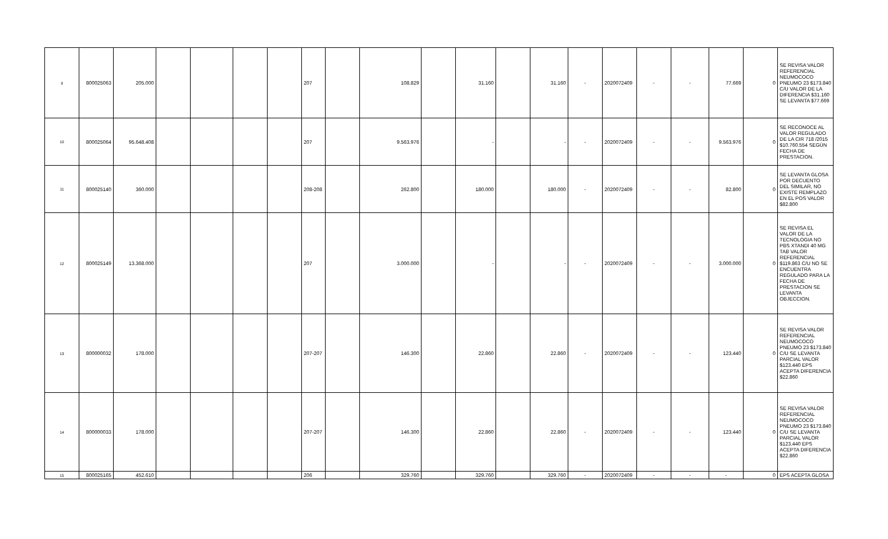| 9 | 800025063 | 205.000 | | | | | 207 | | 108.829 | | 31.160 | | 31.160 | - | 2020072409 | - | - | 77.669 | |
| 9 | 800025063 | 205.000 | | | | | 207 | | 108.829 | | 31.160 | | 31.160 | - | 2020072409 | - | - | 77.669 | 0 | SE REVISA VALOR REFERENCIAL NEUMOCOCO PNEUMO 23 $173.840 C/U VALOR DE LA DIFERENCIA $31.160 SE LEVANTA $77.669 |
| 10 | 800025064 | 95.648.408 | | | | | 207 | | 9.563.976 | | - | | - | - | 2020072409 | - | - | 9.563.976 | 0 | SE RECONOCE AL VALOR REGULADO DE LA CIR 718 /2015 $10.760.554 SEGÚN FECHA DE PRESTACION. |
| 11 | 800025140 | 360.000 | | | | | 208-208 | | 262.800 | | 180.000 | | 180.000 | - | 2020072409 | - | - | 82.800 | 0 | SE LEVANTA GLOSA POR DECUENTO DEL SIMILAR, NO EXISTE REMPLAZO EN EL POS VALOR $82.800 |
| 12 | 800025149 | 13.368.000 | | | | | 207 | | 3.000.000 | | - | | - | - | 2020072409 | - | - | 3.000.000 | 0 | SE REVISA EL VALOR DE LA TECNOLOGIA NO PBS XTANDI 40 MG TAB VALOR REFERENCIAL $119.863 C/U NO SE ENCUENTRA REGULADO PARA LA FECHA DE PRESTACION SE LEVANTA OBJECCION. |
| 13 | 800000032 | 178.000 | | | | | 207-207 | | 146.300 | | 22.860 | | 22.860 | - | 2020072409 | - | - | 123.440 | 0 | SE REVISA VALOR REFERENCIAL NEUMOCOCO PNEUMO 23 $173.840 C/U SE LEVANTA PARCIAL VALOR $123.440 EPS ACEPTA DIFERENCIA $22.860 |
| 14 | 800000033 | 178.000 | | | | | 207-207 | | 146.300 | | 22.860 | | 22.860 | - | 2020072409 | - | - | 123.440 | 0 | SE REVISA VALOR REFERENCIAL NEUMOCOCO PNEUMO 23 $173.840 C/U SE LEVANTA PARCIAL VALOR $123.440 EPS ACEPTA DIFERENCIA $22.860 |
| 15 | 800025165 | 452.610 | | | | | 206 | | 329.760 | | 329.760 | | 329.760 | - | 2020072409 | - | - | - | 0 | EPS ACEPTA GLOSA |